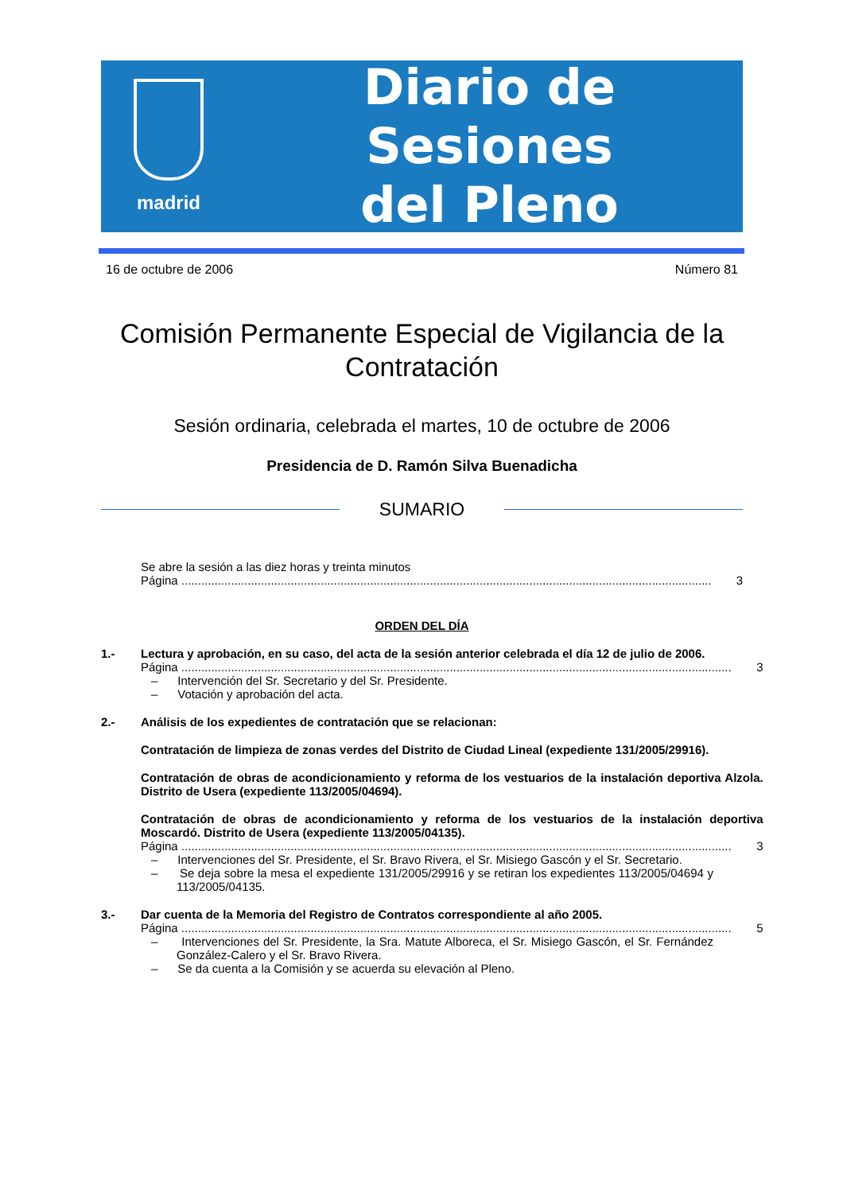madrid
Diario de Sesiones
del Pleno
16 de octubre de 2006 Número 81
Comisión Permanente Especial de Vigilancia de la Contratación
Sesión ordinaria, celebrada el martes, 10 de octubre de 2006
Presidencia de D. Ramón Silva Buenadicha
SUMARIO
Se abre la sesión a las diez horas y treinta minutos
Página ...................................................................................................................................................................... 3
ORDEN DEL DÍA
1.- Lectura y aprobación, en su caso, del acta de la sesión anterior celebrada el día 12 de julio de 2006.
Página ...................................................................................................................................................................... 3
– Intervención del Sr. Secretario y del Sr. Presidente.
– Votación y aprobación del acta.
2.- Análisis de los expedientes de contratación que se relacionan:
Contratación de limpieza de zonas verdes del Distrito de Ciudad Lineal (expediente 131/2005/29916).
Contratación de obras de acondicionamiento y reforma de los vestuarios de la instalación deportiva Alzola. Distrito de Usera (expediente 113/2005/04694).
Contratación de obras de acondicionamiento y reforma de los vestuarios de la instalación deportiva Moscardó. Distrito de Usera (expediente 113/2005/04135).
Página ...................................................................................................................................................................... 3
– Intervenciones del Sr. Presidente, el Sr. Bravo Rivera, el Sr. Misiego Gascón y el Sr. Secretario.
– Se deja sobre la mesa el expediente 131/2005/29916 y se retiran los expedientes 113/2005/04694 y 113/2005/04135.
3.- Dar cuenta de la Memoria del Registro de Contratos correspondiente al año 2005.
Página ...................................................................................................................................................................... 5
– Intervenciones del Sr. Presidente, la Sra. Matute Alboreca, el Sr. Misiego Gascón, el Sr. Fernández González-Calero y el Sr. Bravo Rivera.
– Se da cuenta a la Comisión y se acuerda su elevación al Pleno.